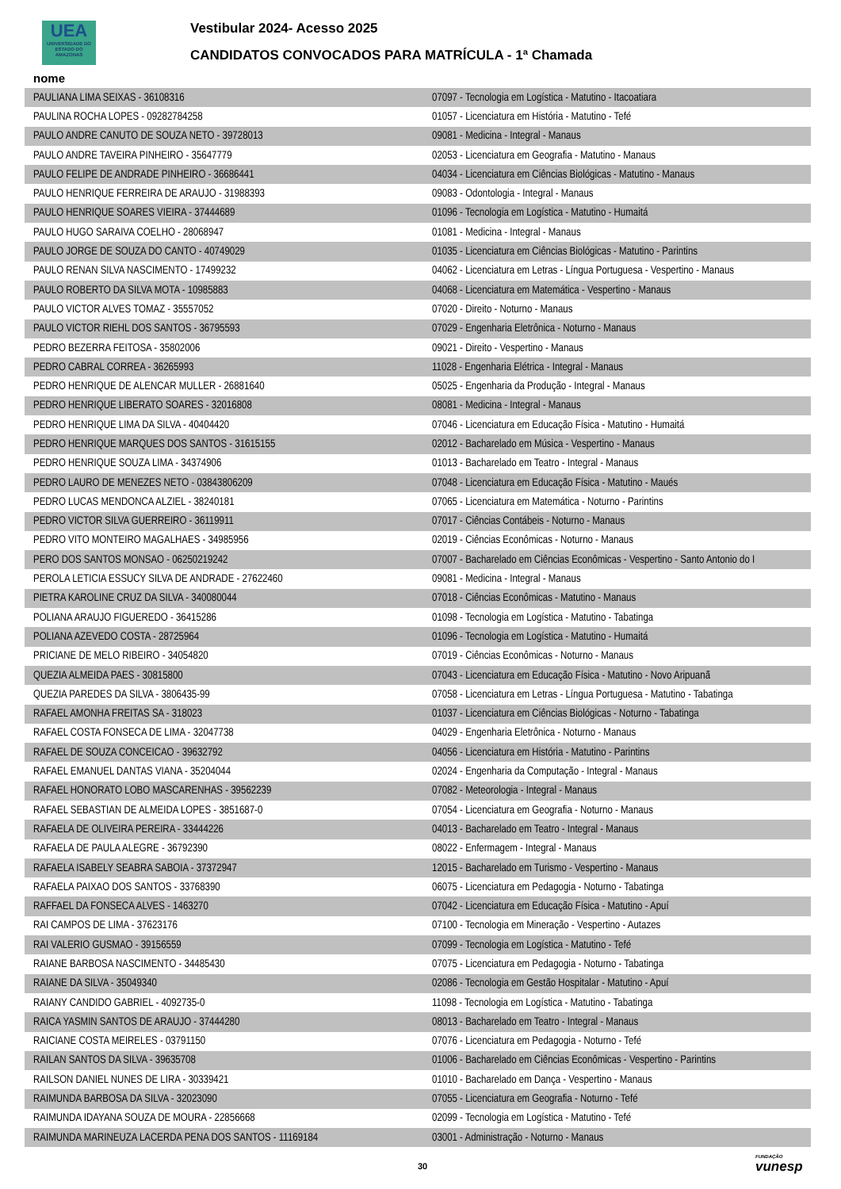UEA
UNIVERSIDADE DO ESTADO DO AMAZONAS
Vestibular 2024- Acesso 2025
CANDIDATOS CONVOCADOS PARA MATRÍCULA - 1ª Chamada
nome
| PAULIANA LIMA SEIXAS - 36108316 | 07097 - Tecnologia em Logística - Matutino - Itacoatiara |
| PAULINA ROCHA LOPES - 09282784258 | 01057 - Licenciatura em História - Matutino - Tefé |
| PAULO ANDRE CANUTO DE SOUZA NETO - 39728013 | 09081 - Medicina - Integral - Manaus |
| PAULO ANDRE TAVEIRA PINHEIRO - 35647779 | 02053 - Licenciatura em Geografia - Matutino - Manaus |
| PAULO FELIPE DE ANDRADE PINHEIRO - 36686441 | 04034 - Licenciatura em Ciências Biológicas - Matutino - Manaus |
| PAULO HENRIQUE FERREIRA DE ARAUJO - 31988393 | 09083 - Odontologia - Integral - Manaus |
| PAULO HENRIQUE SOARES VIEIRA - 37444689 | 01096 - Tecnologia em Logística - Matutino - Humaitá |
| PAULO HUGO SARAIVA COELHO - 28068947 | 01081 - Medicina - Integral - Manaus |
| PAULO JORGE DE SOUZA DO CANTO - 40749029 | 01035 - Licenciatura em Ciências Biológicas - Matutino - Parintins |
| PAULO RENAN SILVA NASCIMENTO - 17499232 | 04062 - Licenciatura em Letras - Língua Portuguesa - Vespertino - Manaus |
| PAULO ROBERTO DA SILVA MOTA - 10985883 | 04068 - Licenciatura em Matemática - Vespertino - Manaus |
| PAULO VICTOR ALVES TOMAZ - 35557052 | 07020 - Direito - Noturno - Manaus |
| PAULO VICTOR RIEHL DOS SANTOS - 36795593 | 07029 - Engenharia Eletrônica - Noturno - Manaus |
| PEDRO BEZERRA FEITOSA - 35802006 | 09021 - Direito - Vespertino - Manaus |
| PEDRO CABRAL CORREA - 36265993 | 11028 - Engenharia Elétrica - Integral - Manaus |
| PEDRO HENRIQUE DE ALENCAR MULLER - 26881640 | 05025 - Engenharia da Produção - Integral - Manaus |
| PEDRO HENRIQUE LIBERATO SOARES - 32016808 | 08081 - Medicina - Integral - Manaus |
| PEDRO HENRIQUE LIMA DA SILVA - 40404420 | 07046 - Licenciatura em Educação Física - Matutino - Humaitá |
| PEDRO HENRIQUE MARQUES DOS SANTOS - 31615155 | 02012 - Bacharelado em Música - Vespertino - Manaus |
| PEDRO HENRIQUE SOUZA LIMA - 34374906 | 01013 - Bacharelado em Teatro - Integral - Manaus |
| PEDRO LAURO DE MENEZES NETO - 03843806209 | 07048 - Licenciatura em Educação Física - Matutino - Maués |
| PEDRO LUCAS MENDONCA ALZIEL - 38240181 | 07065 - Licenciatura em Matemática - Noturno - Parintins |
| PEDRO VICTOR SILVA GUERREIRO - 36119911 | 07017 - Ciências Contábeis - Noturno - Manaus |
| PEDRO VITO MONTEIRO MAGALHAES - 34985956 | 02019 - Ciências Econômicas - Noturno - Manaus |
| PERO DOS SANTOS MONSAO - 06250219242 | 07007 - Bacharelado em Ciências Econômicas - Vespertino - Santo Antonio do I |
| PEROLA LETICIA ESSUCY SILVA DE ANDRADE - 27622460 | 09081 - Medicina - Integral - Manaus |
| PIETRA KAROLINE CRUZ DA SILVA - 340080044 | 07018 - Ciências Econômicas - Matutino - Manaus |
| POLIANA ARAUJO FIGUEREDO - 36415286 | 01098 - Tecnologia em Logística - Matutino - Tabatinga |
| POLIANA AZEVEDO COSTA - 28725964 | 01096 - Tecnologia em Logística - Matutino - Humaitá |
| PRICIANE DE MELO RIBEIRO - 34054820 | 07019 - Ciências Econômicas - Noturno - Manaus |
| QUEZIA ALMEIDA PAES - 30815800 | 07043 - Licenciatura em Educação Física - Matutino - Novo Aripuanã |
| QUEZIA PAREDES DA SILVA - 3806435-99 | 07058 - Licenciatura em Letras - Língua Portuguesa - Matutino - Tabatinga |
| RAFAEL AMONHA FREITAS SA - 318023 | 01037 - Licenciatura em Ciências Biológicas - Noturno - Tabatinga |
| RAFAEL COSTA FONSECA DE LIMA - 32047738 | 04029 - Engenharia Eletrônica - Noturno - Manaus |
| RAFAEL DE SOUZA CONCEICAO - 39632792 | 04056 - Licenciatura em História - Matutino - Parintins |
| RAFAEL EMANUEL DANTAS VIANA - 35204044 | 02024 - Engenharia da Computação - Integral - Manaus |
| RAFAEL HONORATO LOBO MASCARENHAS - 39562239 | 07082 - Meteorologia - Integral - Manaus |
| RAFAEL SEBASTIAN DE ALMEIDA LOPES - 3851687-0 | 07054 - Licenciatura em Geografia - Noturno - Manaus |
| RAFAELA DE OLIVEIRA PEREIRA - 33444226 | 04013 - Bacharelado em Teatro - Integral - Manaus |
| RAFAELA DE PAULA ALEGRE - 36792390 | 08022 - Enfermagem - Integral - Manaus |
| RAFAELA ISABELY SEABRA SABOIA - 37372947 | 12015 - Bacharelado em Turismo - Vespertino - Manaus |
| RAFAELA PAIXAO DOS SANTOS - 33768390 | 06075 - Licenciatura em Pedagogia - Noturno - Tabatinga |
| RAFFAEL DA FONSECA ALVES - 1463270 | 07042 - Licenciatura em Educação Física - Matutino - Apuí |
| RAI CAMPOS DE LIMA - 37623176 | 07100 - Tecnologia em Mineração - Vespertino - Autazes |
| RAI VALERIO GUSMAO - 39156559 | 07099 - Tecnologia em Logística - Matutino - Tefé |
| RAIANE BARBOSA NASCIMENTO - 34485430 | 07075 - Licenciatura em Pedagogia - Noturno - Tabatinga |
| RAIANE DA SILVA - 35049340 | 02086 - Tecnologia em Gestão Hospitalar - Matutino - Apuí |
| RAIANY CANDIDO GABRIEL - 4092735-0 | 11098 - Tecnologia em Logística - Matutino - Tabatinga |
| RAICA YASMIN SANTOS DE ARAUJO - 37444280 | 08013 - Bacharelado em Teatro - Integral - Manaus |
| RAICIANE COSTA MEIRELES - 03791150 | 07076 - Licenciatura em Pedagogia - Noturno - Tefé |
| RAILAN SANTOS DA SILVA - 39635708 | 01006 - Bacharelado em Ciências Econômicas - Vespertino - Parintins |
| RAILSON DANIEL NUNES DE LIRA - 30339421 | 01010 - Bacharelado em Dança - Vespertino - Manaus |
| RAIMUNDA BARBOSA DA SILVA - 32023090 | 07055 - Licenciatura em Geografia - Noturno - Tefé |
| RAIMUNDA IDAYANA SOUZA DE MOURA - 22856668 | 02099 - Tecnologia em Logística - Matutino - Tefé |
| RAIMUNDA MARINEUZA LACERDA PENA DOS SANTOS - 11169184 | 03001 - Administração - Noturno - Manaus |
30 FUNDAÇÃO
vunesp